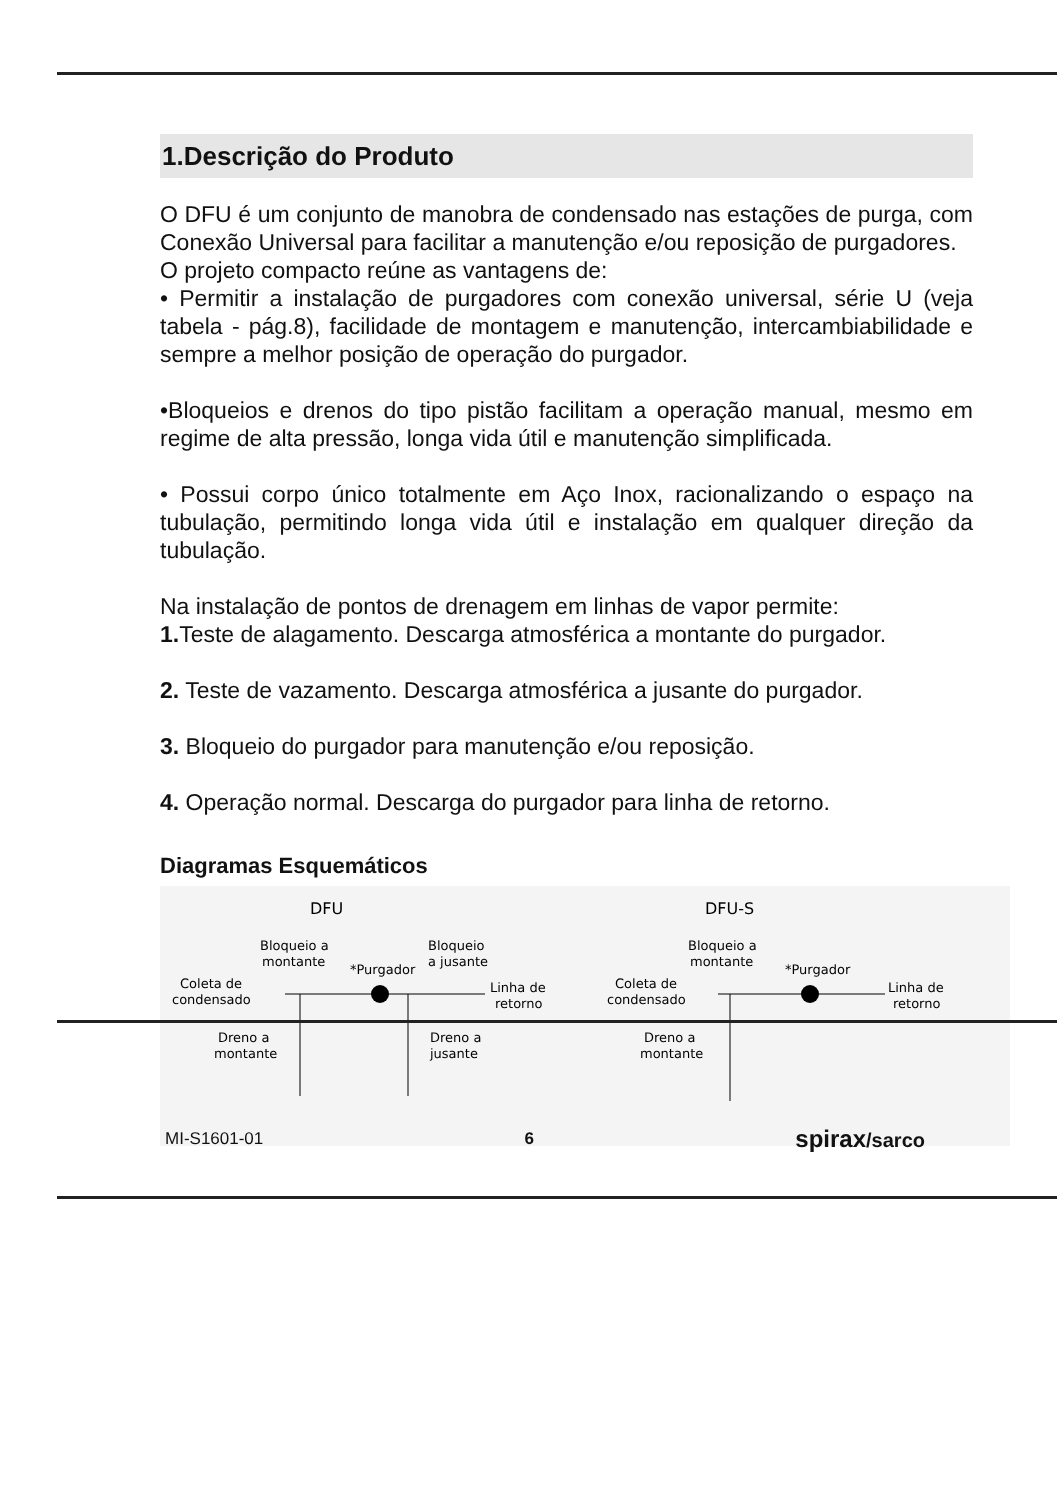1.Descrição do Produto
O DFU é um conjunto de manobra de condensado nas estações de purga, com Conexão Universal para facilitar a manutenção e/ou reposição de purgadores.
O projeto compacto reúne as vantagens de:
• Permitir a instalação de purgadores com conexão universal, série U (veja tabela - pág.8), facilidade de montagem e manutenção, intercambiabilidade e sempre a melhor posição de operação do purgador.
•Bloqueios e drenos do tipo pistão facilitam a operação manual, mesmo em regime de alta pressão, longa vida útil e manutenção simplificada.
• Possui corpo único totalmente em Aço Inox, racionalizando o espaço na tubulação, permitindo longa vida útil e instalação em qualquer direção da tubulação.
Na instalação de pontos de drenagem em linhas de vapor permite:
1. Teste de alagamento. Descarga atmosférica a montante do purgador.
2. Teste de vazamento. Descarga atmosférica a jusante do purgador.
3. Bloqueio do purgador para manutenção e/ou reposição.
4. Operação normal. Descarga do purgador para linha de retorno.
Diagramas Esquemáticos
DFU
Bloqueio a
montante
*Purgador
Bloqueio
a jusante
Coleta de
condensado
Linha de
retorno
Dreno a
montante
Dreno a
jusante
DFU-S
Bloqueio a
montante
*Purgador
Coleta de
condensado
Linha de
retorno
Dreno a
montante
MI-S1601-01 6 spirax/sarco